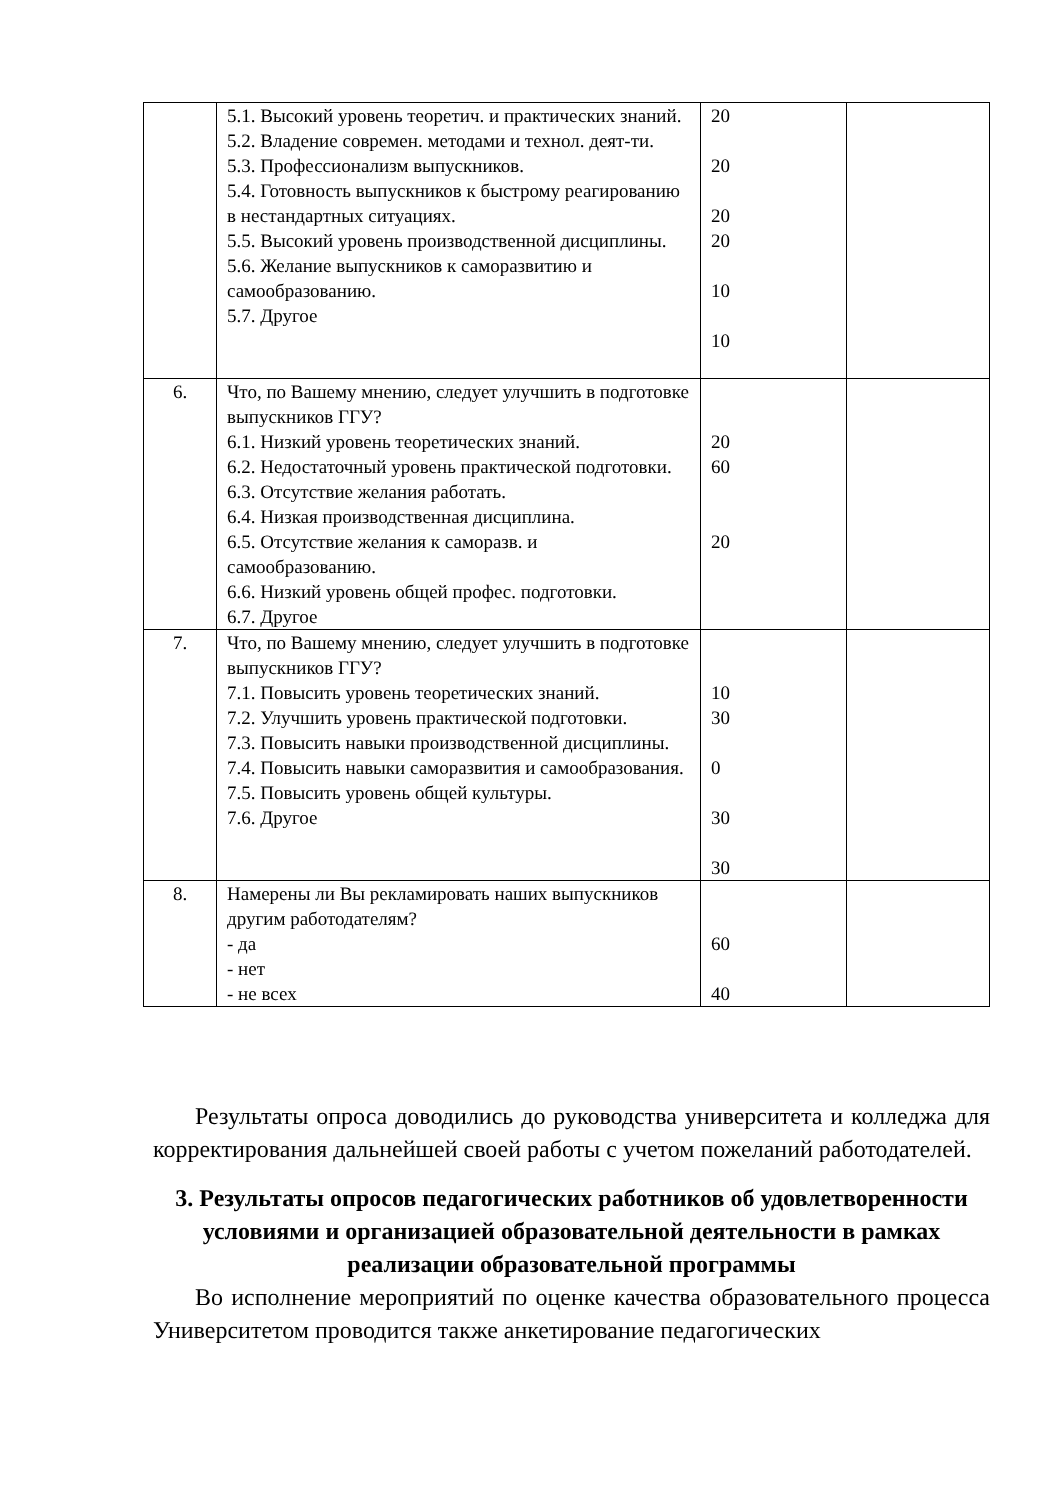| | 5.1. Высокий уровень теоретич. и практических знаний. 5.2. Владение современ. методами и технол. деят-ти. 5.3. Профессионализм выпускников. 5.4. Готовность выпускников к быстрому реагированию в нестандартных ситуациях. 5.5. Высокий уровень производственной дисциплины. 5.6. Желание выпускников к саморазвитию и самообразованию. 5.7. Другое | 20 20 20 20 10 10 | |
| 6. | Что, по Вашему мнению, следует улучшить в подготовке выпускников ГГУ? 6.1. Низкий уровень теоретических знаний. 6.2. Недостаточный уровень практической подготовки. 6.3. Отсутствие желания работать. 6.4. Низкая производственная дисциплина. 6.5. Отсутствие желания к саморазв. и самообразованию. 6.6. Низкий уровень общей профес. подготовки. 6.7. Другое | 20 60 20 | |
| 7. | Что, по Вашему мнению, следует улучшить в подготовке выпускников ГГУ? 7.1. Повысить уровень теоретических знаний. 7.2. Улучшить уровень практической подготовки. 7.3. Повысить навыки производственной дисциплины. 7.4. Повысить навыки саморазвития и самообразования. 7.5. Повысить уровень общей культуры. 7.6. Другое | 10 30 0 30 30 | |
| 8. | Намерены ли Вы рекламировать наших выпускников другим работодателям? - да - нет - не всех | 60 40 | |
Результаты опроса доводились до руководства университета и колледжа для корректирования дальнейшей своей работы с учетом пожеланий работодателей.
3. Результаты опросов педагогических работников об удовлетворенности условиями и организацией образовательной деятельности в рамках реализации образовательной программы
Во исполнение мероприятий по оценке качества образовательного процесса Университетом проводится также анкетирование педагогических